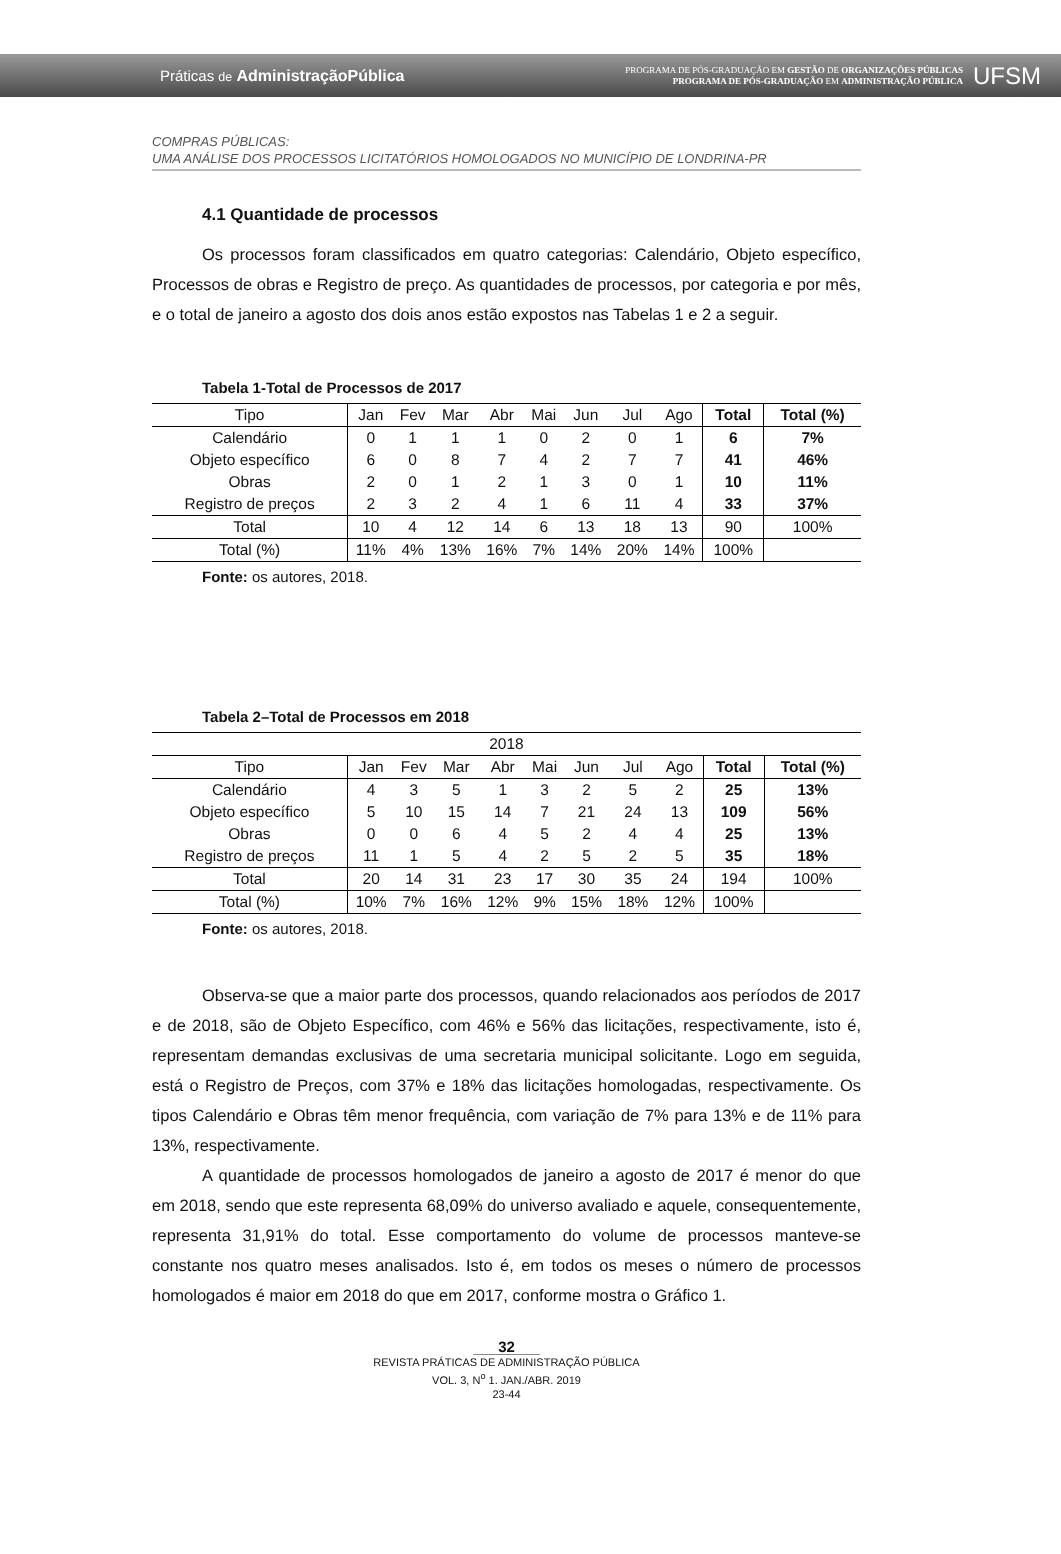Práticas de AdministraçãoPública
PROGRAMA DE PÓS-GRADUAÇÃO EM GESTÃO DE ORGANIZAÇÕES PÚBLICAS
PROGRAMA DE PÓS-GRADUAÇÃO EM ADMINISTRAÇÃO PÚBLICA
UFSM
COMPRAS PÚBLICAS:
UMA ANÁLISE DOS PROCESSOS LICITATÓRIOS HOMOLOGADOS NO MUNICÍPIO DE LONDRINA-PR
4.1 Quantidade de processos
Os processos foram classificados em quatro categorias: Calendário, Objeto específico, Processos de obras e Registro de preço. As quantidades de processos, por categoria e por mês, e o total de janeiro a agosto dos dois anos estão expostos nas Tabelas 1 e 2 a seguir.
Tabela 1-Total de Processos de 2017
| Tipo | Jan | Fev | Mar | Abr | Mai | Jun | Jul | Ago | Total | Total (%) |
| --- | --- | --- | --- | --- | --- | --- | --- | --- | --- | --- |
| Calendário | 0 | 1 | 1 | 1 | 0 | 2 | 0 | 1 | 6 | 7% |
| Objeto específico | 6 | 0 | 8 | 7 | 4 | 2 | 7 | 7 | 41 | 46% |
| Obras | 2 | 0 | 1 | 2 | 1 | 3 | 0 | 1 | 10 | 11% |
| Registro de preços | 2 | 3 | 2 | 4 | 1 | 6 | 11 | 4 | 33 | 37% |
| Total | 10 | 4 | 12 | 14 | 6 | 13 | 18 | 13 | 90 | 100% |
| Total (%) | 11% | 4% | 13% | 16% | 7% | 14% | 20% | 14% | 100% | |
Fonte: os autores, 2018.
Tabela 2–Total de Processos em 2018
| 2018 | | | | | | | | | | |
| Tipo | Jan | Fev | Mar | Abr | Mai | Jun | Jul | Ago | Total | Total (%) |
| Calendário | 4 | 3 | 5 | 1 | 3 | 2 | 5 | 2 | 25 | 13% |
| Objeto específico | 5 | 10 | 15 | 14 | 7 | 21 | 24 | 13 | 109 | 56% |
| Obras | 0 | 0 | 6 | 4 | 5 | 2 | 4 | 4 | 25 | 13% |
| Registro de preços | 11 | 1 | 5 | 4 | 2 | 5 | 2 | 5 | 35 | 18% |
| Total | 20 | 14 | 31 | 23 | 17 | 30 | 35 | 24 | 194 | 100% |
| Total (%) | 10% | 7% | 16% | 12% | 9% | 15% | 18% | 12% | 100% | |
Fonte: os autores, 2018.
Observa-se que a maior parte dos processos, quando relacionados aos períodos de 2017 e de 2018, são de Objeto Específico, com 46% e 56% das licitações, respectivamente, isto é, representam demandas exclusivas de uma secretaria municipal solicitante. Logo em seguida, está o Registro de Preços, com 37% e 18% das licitações homologadas, respectivamente. Os tipos Calendário e Obras têm menor frequência, com variação de 7% para 13% e de 11% para 13%, respectivamente.
A quantidade de processos homologados de janeiro a agosto de 2017 é menor do que em 2018, sendo que este representa 68,09% do universo avaliado e aquele, consequentemente, representa 31,91% do total. Esse comportamento do volume de processos manteve-se constante nos quatro meses analisados. Isto é, em todos os meses o número de processos homologados é maior em 2018 do que em 2017, conforme mostra o Gráfico 1.
32
REVISTA PRÁTICAS DE ADMINISTRAÇÃO PÚBLICA
VOL. 3, N<sup>o</sup> 1. JAN./ABR. 2019
23-44